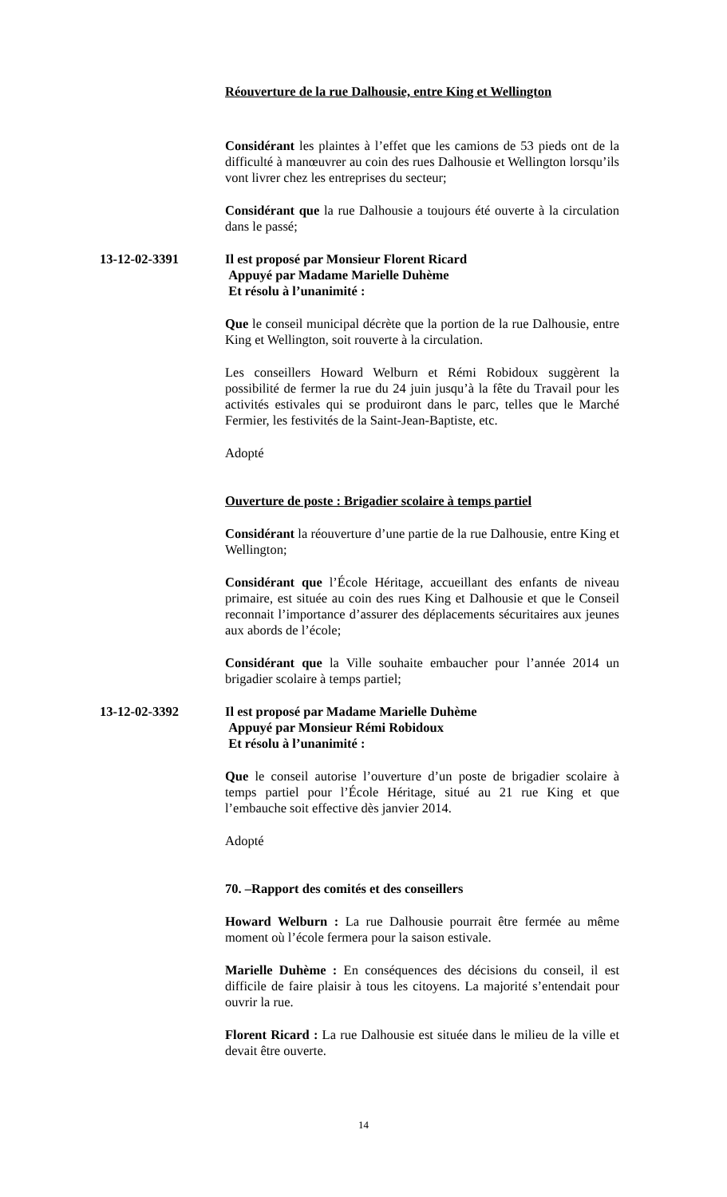Réouverture de la rue Dalhousie, entre King et Wellington
Considérant les plaintes à l’effet que les camions de 53 pieds ont de la difficulté à manœuvrer au coin des rues Dalhousie et Wellington lorsqu’ils vont livrer chez les entreprises du secteur;
Considérant que la rue Dalhousie a toujours été ouverte à la circulation dans le passé;
13-12-02-3391 Il est proposé par Monsieur Florent Ricard
Appuyé par Madame Marielle Duhème
Et résolu à l’unanimité :
Que le conseil municipal décrète que la portion de la rue Dalhousie, entre King et Wellington, soit rouverte à la circulation.
Les conseillers Howard Welburn et Rémi Robidoux suggèrent la possibilité de fermer la rue du 24 juin jusqu’à la fête du Travail pour les activités estivales qui se produiront dans le parc, telles que le Marché Fermier, les festivités de la Saint-Jean-Baptiste, etc.
Adopté
Ouverture de poste : Brigadier scolaire à temps partiel
Considérant la réouverture d’une partie de la rue Dalhousie, entre King et Wellington;
Considérant que l’École Héritage, accueillant des enfants de niveau primaire, est située au coin des rues King et Dalhousie et que le Conseil reconnait l’importance d’assurer des déplacements sécuritaires aux jeunes aux abords de l’école;
Considérant que la Ville souhaite embaucher pour l’année 2014 un brigadier scolaire à temps partiel;
13-12-02-3392 Il est proposé par Madame Marielle Duhème
Appuyé par Monsieur Rémi Robidoux
Et résolu à l’unanimité :
Que le conseil autorise l’ouverture d’un poste de brigadier scolaire à temps partiel pour l’École Héritage, situé au 21 rue King et que l’embauche soit effective dès janvier 2014.
Adopté
70. –Rapport des comités et des conseillers
Howard Welburn : La rue Dalhousie pourrait être fermée au même moment où l’école fermera pour la saison estivale.
Marielle Duhème : En conséquences des décisions du conseil, il est difficile de faire plaisir à tous les citoyens. La majorité s’entendait pour ouvrir la rue.
Florent Ricard : La rue Dalhousie est située dans le milieu de la ville et devait être ouverte.
14